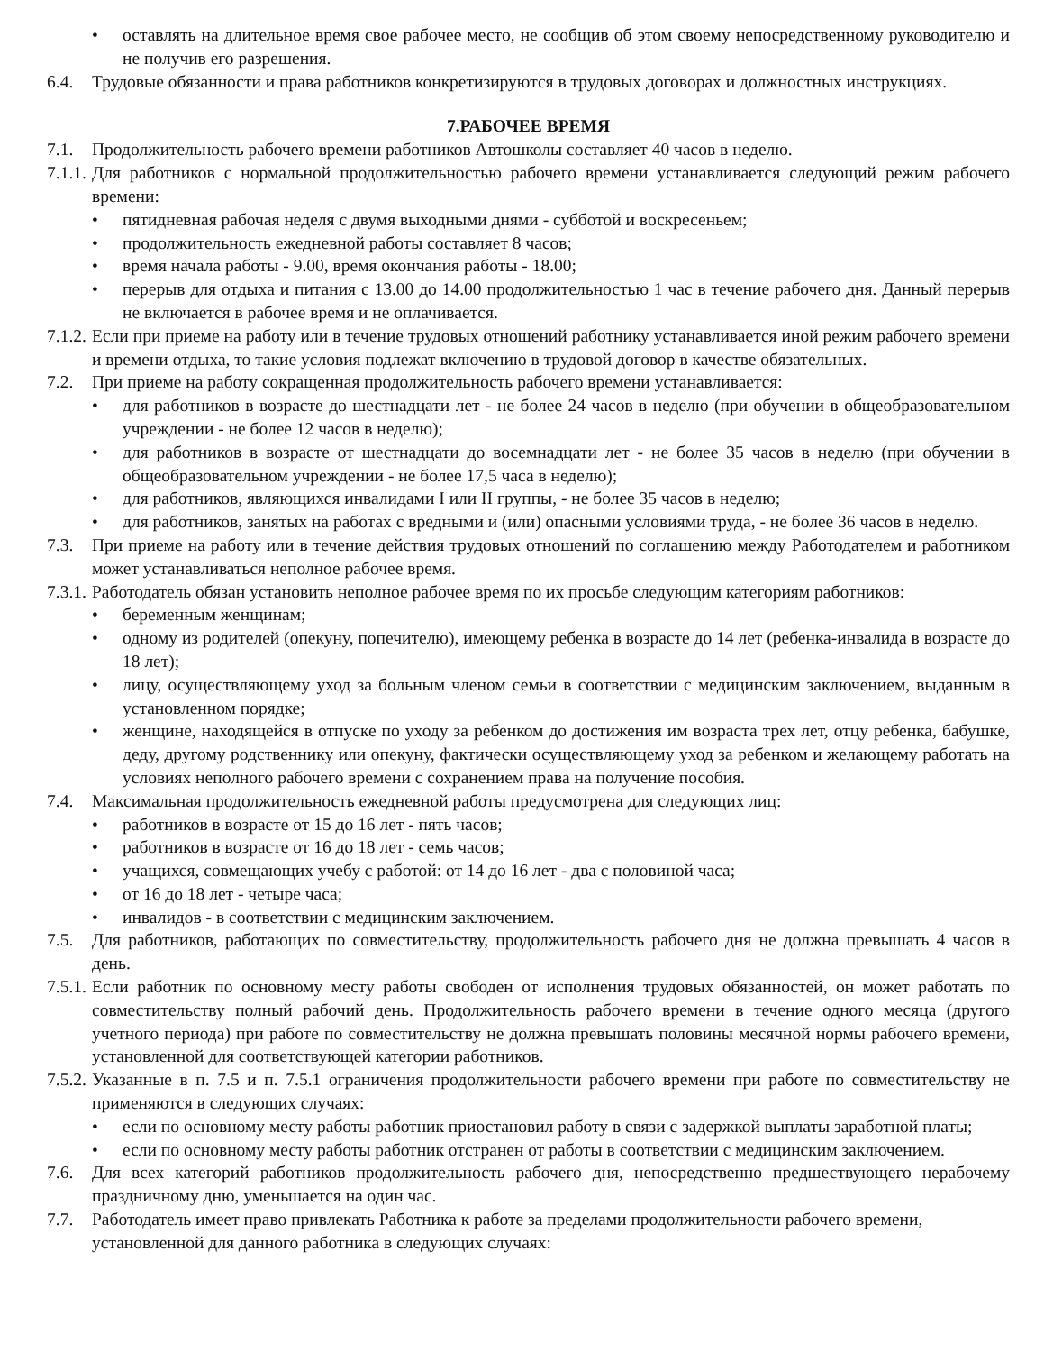• оставлять на длительное время свое рабочее место, не сообщив об этом своему непосредственному руководителю и не получив его разрешения.
6.4. Трудовые обязанности и права работников конкретизируются в трудовых договорах и должностных инструкциях.
7.РАБОЧЕЕ ВРЕМЯ
7.1. Продолжительность рабочего времени работников Автошколы составляет 40 часов в неделю.
7.1.1. Для работников с нормальной продолжительностью рабочего времени устанавливается следующий режим рабочего времени:
• пятидневная рабочая неделя с двумя выходными днями - субботой и воскресеньем;
• продолжительность ежедневной работы составляет 8 часов;
• время начала работы - 9.00, время окончания работы - 18.00;
• перерыв для отдыха и питания с 13.00 до 14.00 продолжительностью 1 час в течение рабочего дня. Данный перерыв не включается в рабочее время и не оплачивается.
7.1.2. Если при приеме на работу или в течение трудовых отношений работнику устанавливается иной режим рабочего времени и времени отдыха, то такие условия подлежат включению в трудовой договор в качестве обязательных.
7.2. При приеме на работу сокращенная продолжительность рабочего времени устанавливается:
• для работников в возрасте до шестнадцати лет - не более 24 часов в неделю (при обучении в общеобразовательном учреждении - не более 12 часов в неделю);
• для работников в возрасте от шестнадцати до восемнадцати лет - не более 35 часов в неделю (при обучении в общеобразовательном учреждении - не более 17,5 часа в неделю);
• для работников, являющихся инвалидами I или II группы, - не более 35 часов в неделю;
• для работников, занятых на работах с вредными и (или) опасными условиями труда, - не более 36 часов в неделю.
7.3. При приеме на работу или в течение действия трудовых отношений по соглашению между Работодателем и работником может устанавливаться неполное рабочее время.
7.3.1. Работодатель обязан установить неполное рабочее время по их просьбе следующим категориям работников:
• беременным женщинам;
• одному из родителей (опекуну, попечителю), имеющему ребенка в возрасте до 14 лет (ребенка-инвалида в возрасте до 18 лет);
• лицу, осуществляющему уход за больным членом семьи в соответствии с медицинским заключением, выданным в установленном порядке;
• женщине, находящейся в отпуске по уходу за ребенком до достижения им возраста трех лет, отцу ребенка, бабушке, деду, другому родственнику или опекуну, фактически осуществляющему уход за ребенком и желающему работать на условиях неполного рабочего времени с сохранением права на получение пособия.
7.4. Максимальная продолжительность ежедневной работы предусмотрена для следующих лиц:
• работников в возрасте от 15 до 16 лет - пять часов;
• работников в возрасте от 16 до 18 лет - семь часов;
• учащихся, совмещающих учебу с работой: от 14 до 16 лет - два с половиной часа;
• от 16 до 18 лет - четыре часа;
• инвалидов - в соответствии с медицинским заключением.
7.5. Для работников, работающих по совместительству, продолжительность рабочего дня не должна превышать 4 часов в день.
7.5.1. Если работник по основному месту работы свободен от исполнения трудовых обязанностей, он может работать по совместительству полный рабочий день. Продолжительность рабочего времени в течение одного месяца (другого учетного периода) при работе по совместительству не должна превышать половины месячной нормы рабочего времени, установленной для соответствующей категории работников.
7.5.2. Указанные в п. 7.5 и п. 7.5.1 ограничения продолжительности рабочего времени при работе по совместительству не применяются в следующих случаях:
• если по основному месту работы работник приостановил работу в связи с задержкой выплаты заработной платы;
• если по основному месту работы работник отстранен от работы в соответствии с медицинским заключением.
7.6. Для всех категорий работников продолжительность рабочего дня, непосредственно предшествующего нерабочему праздничному дню, уменьшается на один час.
7.7. Работодатель имеет право привлекать Работника к работе за пределами продолжительности рабочего времени, установленной для данного работника в следующих случаях: